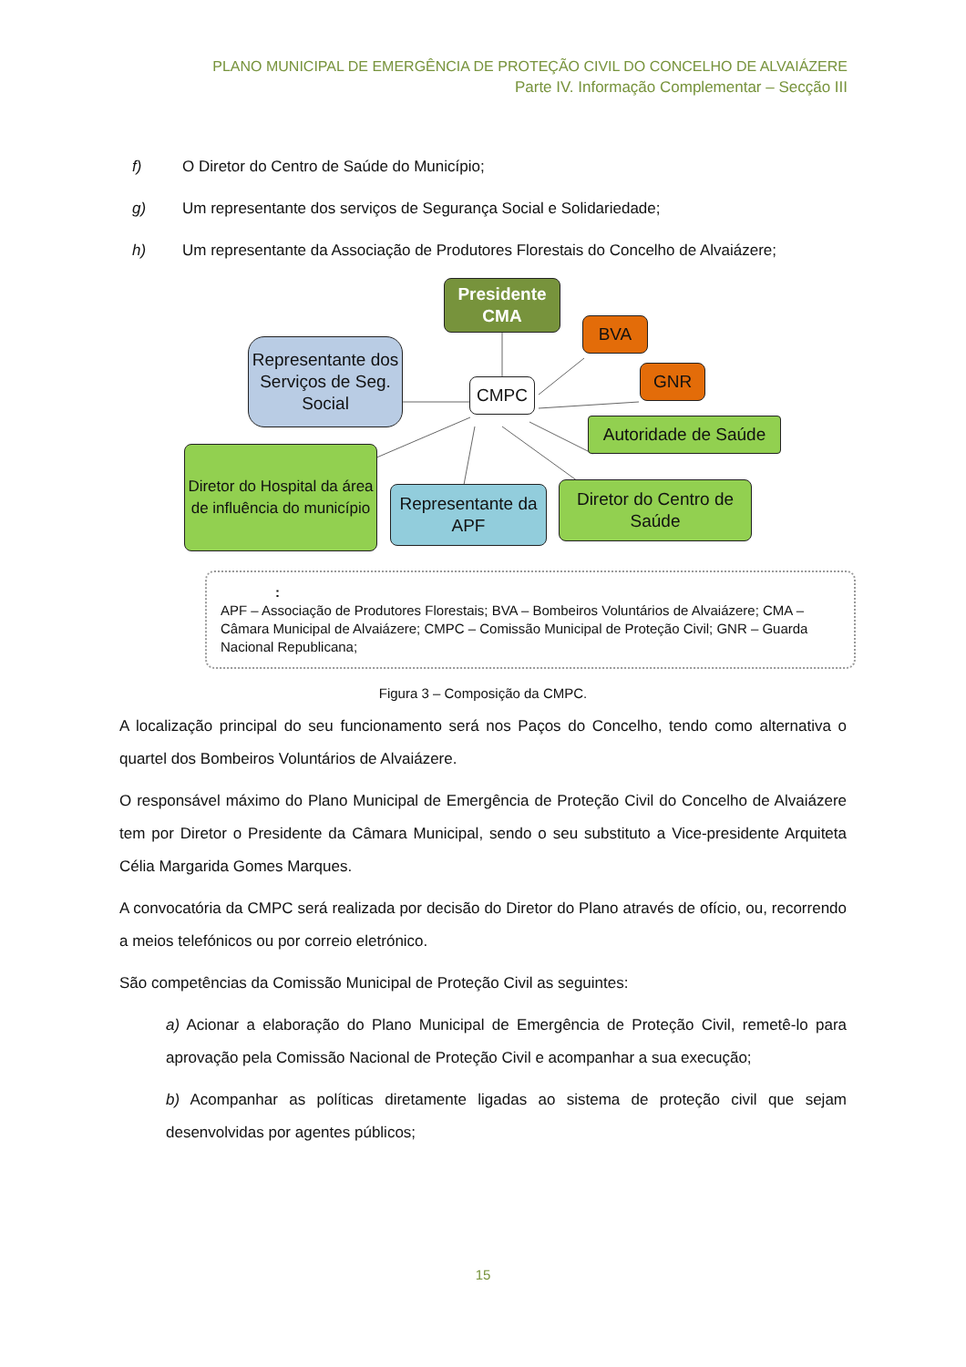PLANO MUNICIPAL DE EMERGÊNCIA DE PROTEÇÃO CIVIL DO CONCELHO DE ALVAIÁZERE
Parte IV. Informação Complementar – Secção III
f) O Diretor do Centro de Saúde do Município;
g) Um representante dos serviços de Segurança Social e Solidariedade;
h) Um representante da Associação de Produtores Florestais do Concelho de Alvaiázere;
Presidente CMA
BVA
GNR
CMPC
Representante dos Serviços de Seg. Social
Autoridade de Saúde
Diretor do Hospital da área de influência do município
Representante da APF
Diretor do Centro de Saúde
:
APF – Associação de Produtores Florestais; BVA – Bombeiros Voluntários de Alvaiázere; CMA – Câmara Municipal de Alvaiázere; CMPC – Comissão Municipal de Proteção Civil; GNR – Guarda Nacional Republicana;
Figura 3 – Composição da CMPC.
A localização principal do seu funcionamento será nos Paços do Concelho, tendo como alternativa o quartel dos Bombeiros Voluntários de Alvaiázere.
O responsável máximo do Plano Municipal de Emergência de Proteção Civil do Concelho de Alvaiázere tem por Diretor o Presidente da Câmara Municipal, sendo o seu substituto a Vice-presidente Arquiteta Célia Margarida Gomes Marques.
A convocatória da CMPC será realizada por decisão do Diretor do Plano através de ofício, ou, recorrendo a meios telefónicos ou por correio eletrónico.
São competências da Comissão Municipal de Proteção Civil as seguintes:
a) Acionar a elaboração do Plano Municipal de Emergência de Proteção Civil, remetê-lo para aprovação pela Comissão Nacional de Proteção Civil e acompanhar a sua execução;
b) Acompanhar as políticas diretamente ligadas ao sistema de proteção civil que sejam desenvolvidas por agentes públicos;
15